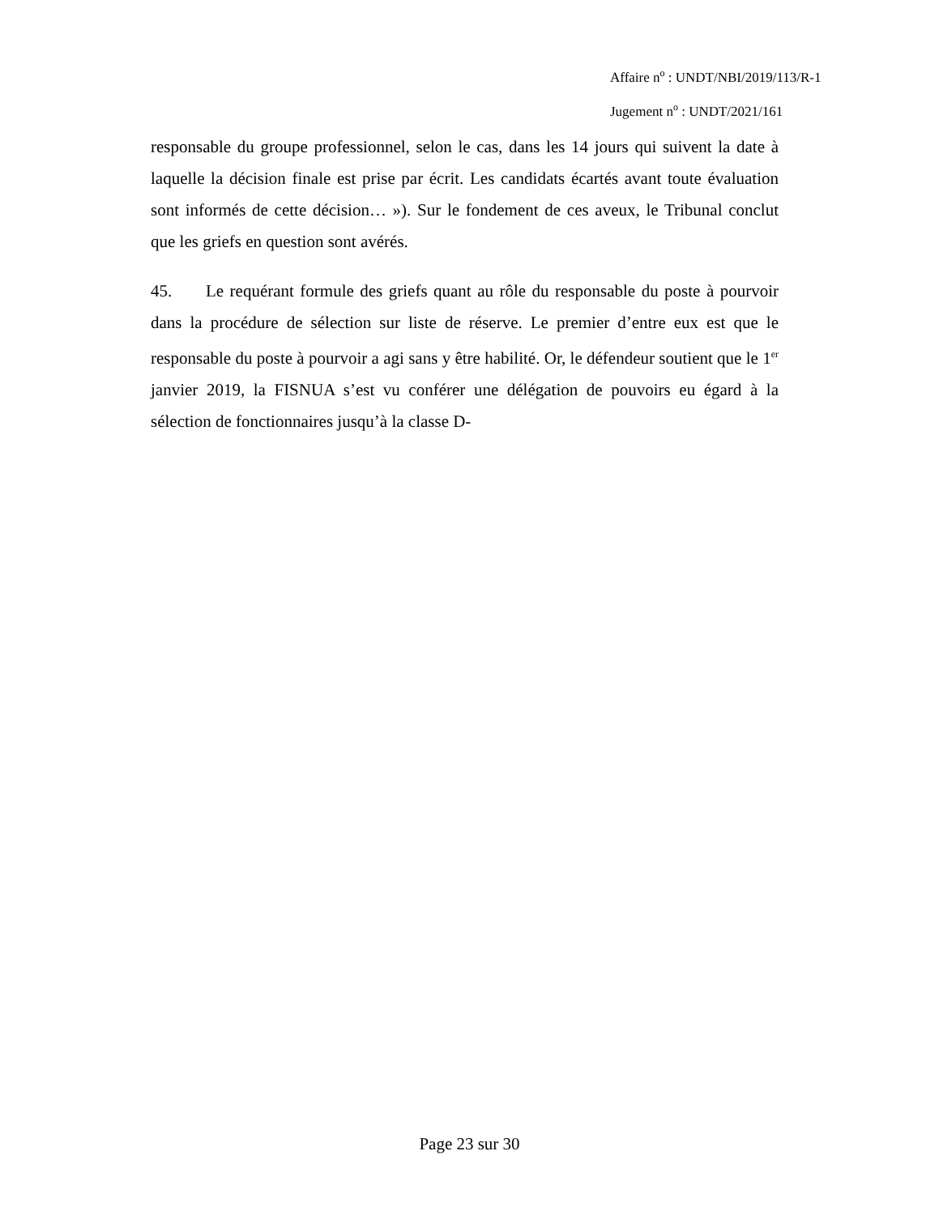Affaire n<sup>o</sup> : UNDT/NBI/2019/113/R-1
Jugement n<sup>o</sup> : UNDT/2021/161
responsable du groupe professionnel, selon le cas, dans les 14 jours qui suivent la date à laquelle la décision finale est prise par écrit. Les candidats écartés avant toute évaluation sont informés de cette décision… »). Sur le fondement de ces aveux, le Tribunal conclut que les griefs en question sont avérés.
45. Le requérant formule des griefs quant au rôle du responsable du poste à pourvoir dans la procédure de sélection sur liste de réserve. Le premier d’entre eux est que le responsable du poste à pourvoir a agi sans y être habilité. Or, le défendeur soutient que le 1<sup>er</sup> janvier 2019, la FISNUA s’est vu conférer une délégation de pouvoirs eu égard à la sélection de fonctionnaires jusqu’à la classe D-
Page 23 sur 30